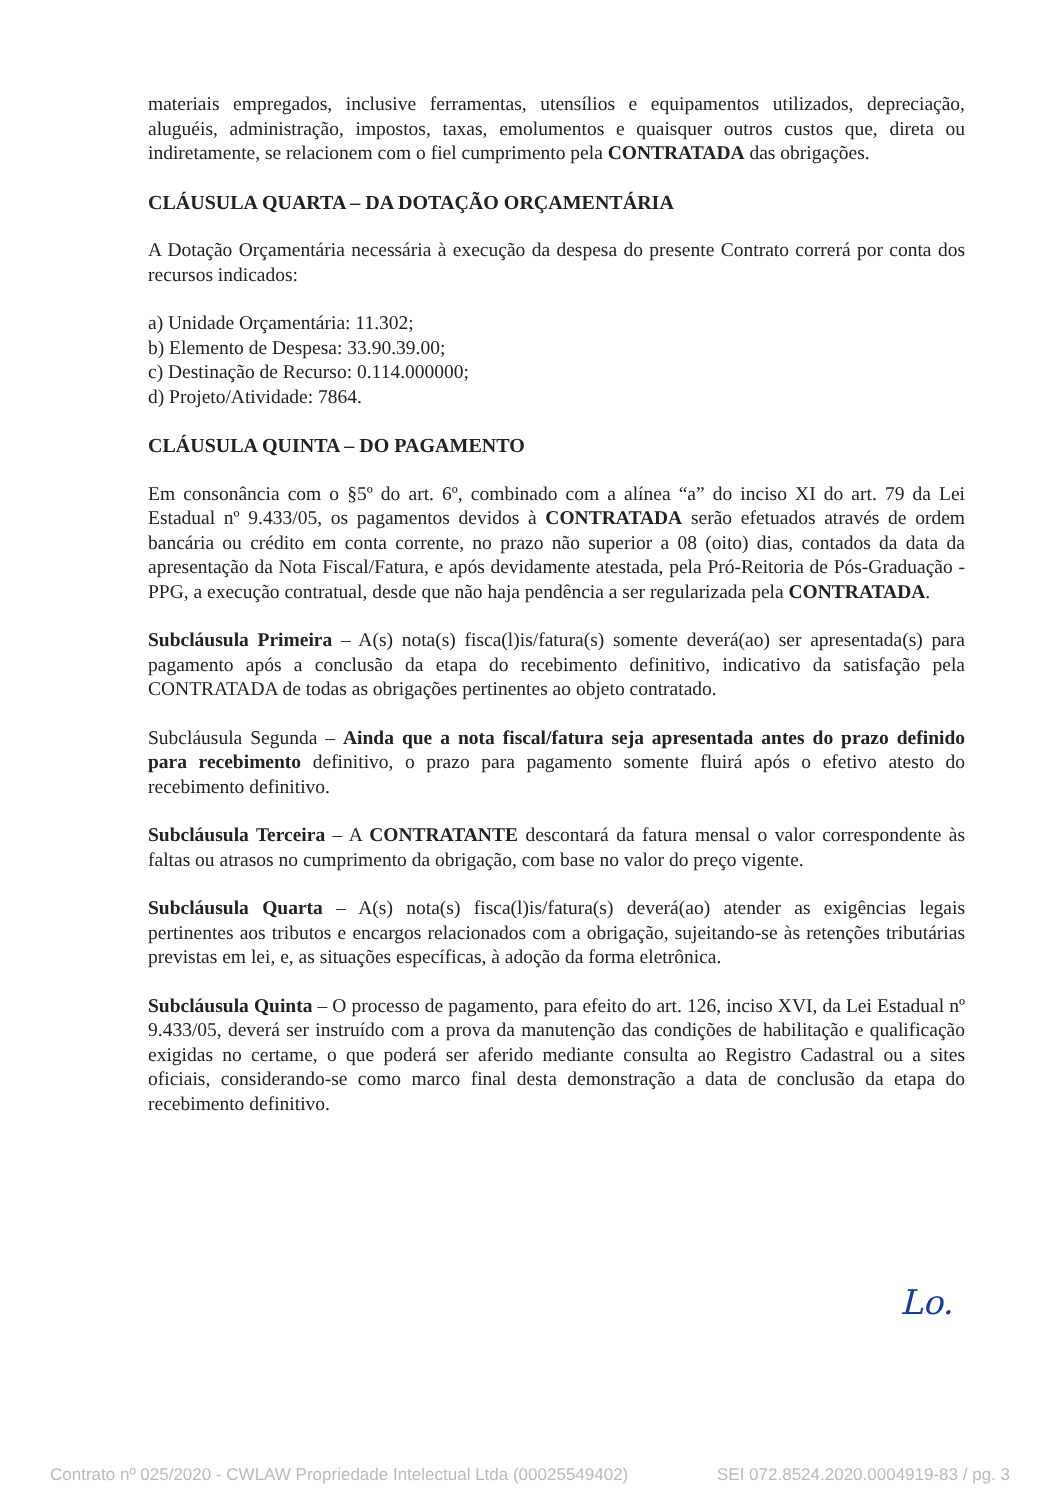materiais empregados, inclusive ferramentas, utensílios e equipamentos utilizados, depreciação, aluguéis, administração, impostos, taxas, emolumentos e quaisquer outros custos que, direta ou indiretamente, se relacionem com o fiel cumprimento pela CONTRATADA das obrigações.
CLÁUSULA QUARTA – DA DOTAÇÃO ORÇAMENTÁRIA
A Dotação Orçamentária necessária à execução da despesa do presente Contrato correrá por conta dos recursos indicados:
a) Unidade Orçamentária: 11.302;
b) Elemento de Despesa: 33.90.39.00;
c) Destinação de Recurso: 0.114.000000;
d) Projeto/Atividade: 7864.
CLÁUSULA QUINTA – DO PAGAMENTO
Em consonância com o §5º do art. 6º, combinado com a alínea “a” do inciso XI do art. 79 da Lei Estadual nº 9.433/05, os pagamentos devidos à CONTRATADA serão efetuados através de ordem bancária ou crédito em conta corrente, no prazo não superior a 08 (oito) dias, contados da data da apresentação da Nota Fiscal/Fatura, e após devidamente atestada, pela Pró-Reitoria de Pós-Graduação - PPG, a execução contratual, desde que não haja pendência a ser regularizada pela CONTRATADA.
Subcláusula Primeira – A(s) nota(s) fisca(l)is/fatura(s) somente deverá(ao) ser apresentada(s) para pagamento após a conclusão da etapa do recebimento definitivo, indicativo da satisfação pela CONTRATADA de todas as obrigações pertinentes ao objeto contratado.
Subcláusula Segunda – Ainda que a nota fiscal/fatura seja apresentada antes do prazo definido para recebimento definitivo, o prazo para pagamento somente fluirá após o efetivo atesto do recebimento definitivo.
Subcláusula Terceira – A CONTRATANTE descontará da fatura mensal o valor correspondente às faltas ou atrasos no cumprimento da obrigação, com base no valor do preço vigente.
Subcláusula Quarta – A(s) nota(s) fisca(l)is/fatura(s) deverá(ao) atender as exigências legais pertinentes aos tributos e encargos relacionados com a obrigação, sujeitando-se às retenções tributárias previstas em lei, e, as situações específicas, à adoção da forma eletrônica.
Subcláusula Quinta – O processo de pagamento, para efeito do art. 126, inciso XVI, da Lei Estadual nº 9.433/05, deverá ser instruído com a prova da manutenção das condições de habilitação e qualificação exigidas no certame, o que poderá ser aferido mediante consulta ao Registro Cadastral ou a sites oficiais, considerando-se como marco final desta demonstração a data de conclusão da etapa do recebimento definitivo.
Lo.
Contrato nº 025/2020 - CWLAW Propriedade Intelectual Ltda (00025549402) SEI 072.8524.2020.0004919-83 / pg. 3